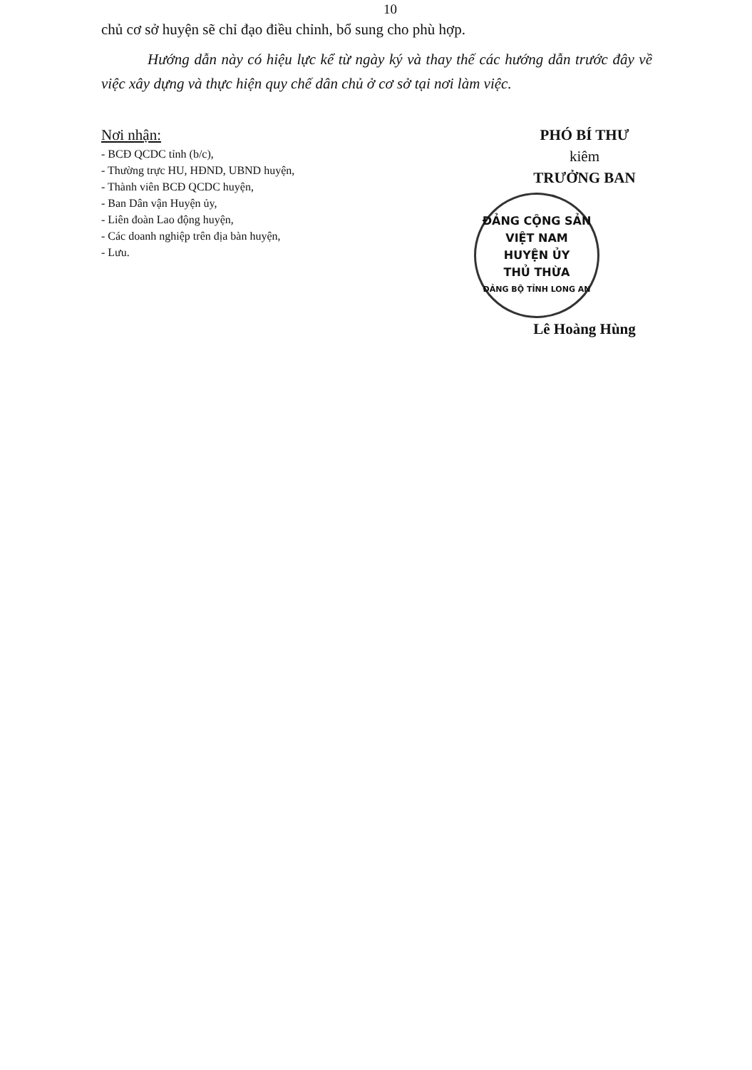10
chủ cơ sở huyện sẽ chỉ đạo điều chỉnh, bổ sung cho phù hợp.
Hướng dẫn này có hiệu lực kể từ ngày ký và thay thế các hướng dẫn trước đây về việc xây dựng và thực hiện quy chế dân chủ ở cơ sở tại nơi làm việc.
Nơi nhận:
- BCĐ QCDC tỉnh (b/c),
- Thường trực HU, HĐND, UBND huyện,
- Thành viên BCĐ QCDC huyện,
- Ban Dân vận Huyện ủy,
- Liên đoàn Lao động huyện,
- Các doanh nghiệp trên địa bàn huyện,
- Lưu.
PHÓ BÍ THƯ
kiêm
TRƯỞNG BAN
ĐẢNG CỘNG SẢN VIỆT NAM
HUYỆN ỦY
THỦ THỪA
ĐẢNG BỘ TỈNH LONG AN
Lê Hoàng Hùng